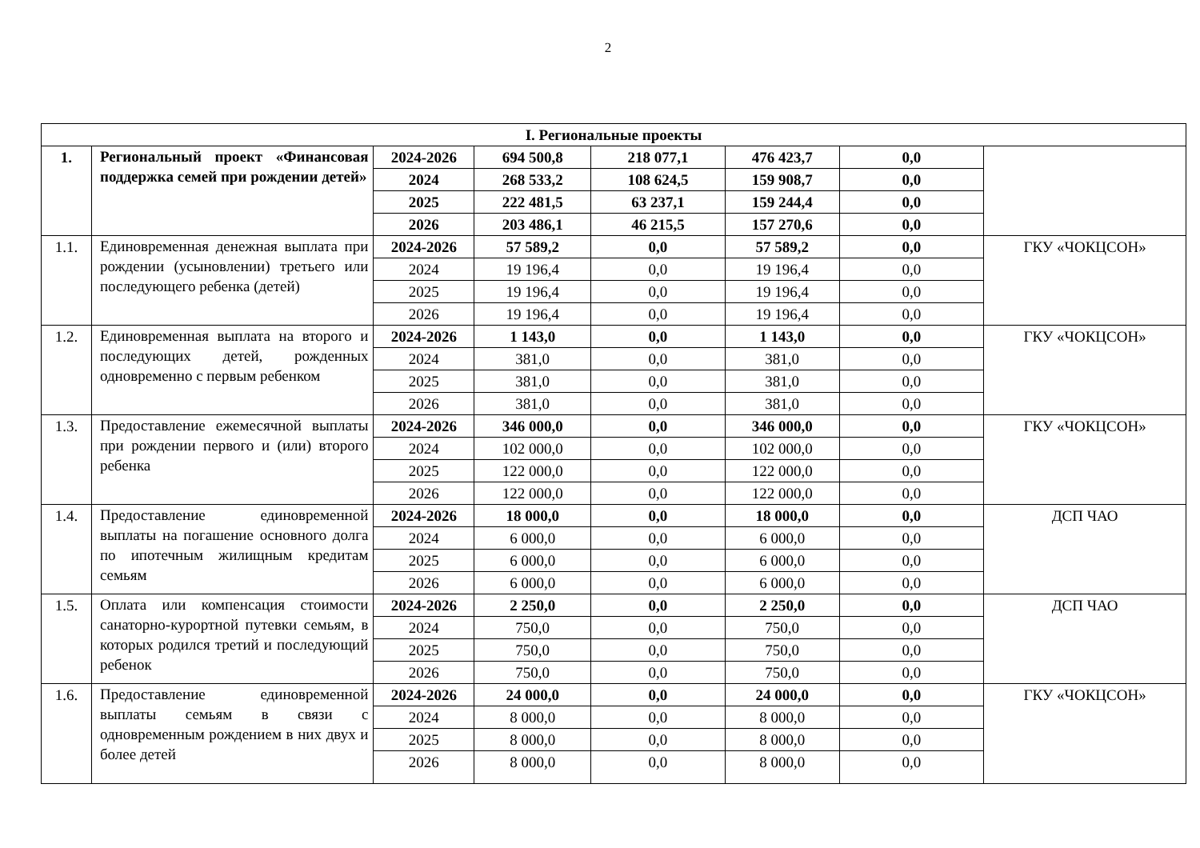2
| I. Региональные проекты | | | | | | | |
| 1. | Региональный проект «Финансовая поддержка семей при рождении детей» | 2024-2026 | 694 500,8 | 218 077,1 | 476 423,7 | 0,0 | |
| | | 2024 | 268 533,2 | 108 624,5 | 159 908,7 | 0,0 | |
| | | 2025 | 222 481,5 | 63 237,1 | 159 244,4 | 0,0 | |
| | | 2026 | 203 486,1 | 46 215,5 | 157 270,6 | 0,0 | |
| 1.1. | Единовременная денежная выплата при рождении (усыновлении) третьего или последующего ребенка (детей) | 2024-2026 | 57 589,2 | 0,0 | 57 589,2 | 0,0 | ГКУ «ЧОКЦСОН» |
| | | 2024 | 19 196,4 | 0,0 | 19 196,4 | 0,0 | |
| | | 2025 | 19 196,4 | 0,0 | 19 196,4 | 0,0 | |
| | | 2026 | 19 196,4 | 0,0 | 19 196,4 | 0,0 | |
| 1.2. | Единовременная выплата на второго и последующих детей, рожденных одновременно с первым ребенком | 2024-2026 | 1 143,0 | 0,0 | 1 143,0 | 0,0 | ГКУ «ЧОКЦСОН» |
| | | 2024 | 381,0 | 0,0 | 381,0 | 0,0 | |
| | | 2025 | 381,0 | 0,0 | 381,0 | 0,0 | |
| | | 2026 | 381,0 | 0,0 | 381,0 | 0,0 | |
| 1.3. | Предоставление ежемесячной выплаты при рождении первого и (или) второго ребенка | 2024-2026 | 346 000,0 | 0,0 | 346 000,0 | 0,0 | ГКУ «ЧОКЦСОН» |
| | | 2024 | 102 000,0 | 0,0 | 102 000,0 | 0,0 | |
| | | 2025 | 122 000,0 | 0,0 | 122 000,0 | 0,0 | |
| | | 2026 | 122 000,0 | 0,0 | 122 000,0 | 0,0 | |
| 1.4. | Предоставление единовременной выплаты на погашение основного долга по ипотечным жилищным кредитам семьям | 2024-2026 | 18 000,0 | 0,0 | 18 000,0 | 0,0 | ДСП ЧАО |
| | | 2024 | 6 000,0 | 0,0 | 6 000,0 | 0,0 | |
| | | 2025 | 6 000,0 | 0,0 | 6 000,0 | 0,0 | |
| | | 2026 | 6 000,0 | 0,0 | 6 000,0 | 0,0 | |
| 1.5. | Оплата или компенсация стоимости санаторно-курортной путевки семьям, в которых родился третий и последующий ребенок | 2024-2026 | 2 250,0 | 0,0 | 2 250,0 | 0,0 | ДСП ЧАО |
| | | 2024 | 750,0 | 0,0 | 750,0 | 0,0 | |
| | | 2025 | 750,0 | 0,0 | 750,0 | 0,0 | |
| | | 2026 | 750,0 | 0,0 | 750,0 | 0,0 | |
| 1.6. | Предоставление единовременной выплаты семьям в связи с одновременным рождением в них двух и более детей | 2024-2026 | 24 000,0 | 0,0 | 24 000,0 | 0,0 | ГКУ «ЧОКЦСОН» |
| | | 2024 | 8 000,0 | 0,0 | 8 000,0 | 0,0 | |
| | | 2025 | 8 000,0 | 0,0 | 8 000,0 | 0,0 | |
| | | 2026 | 8 000,0 | 0,0 | 8 000,0 | 0,0 | |